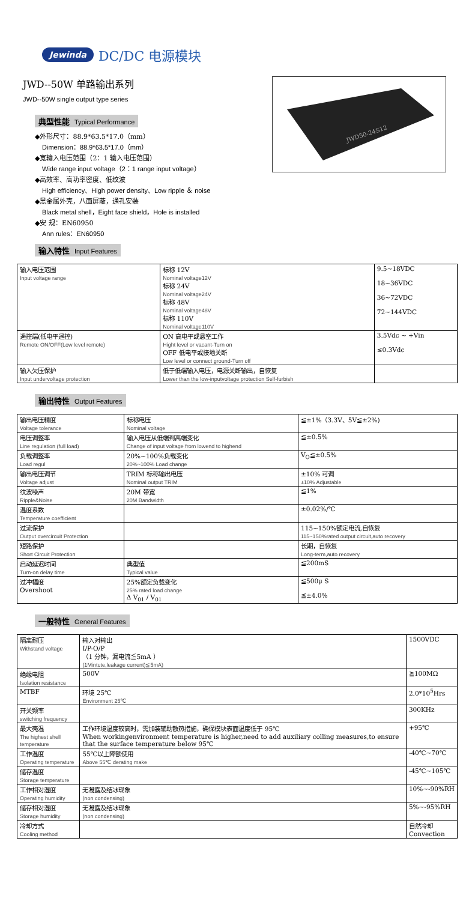Jewinda DC/DC 电源模块
JWD--50W 单路输出系列
JWD--50W single output type series
典型性能 Typical Performance
◆外形尺寸：88.9*63.5*17.0（mm）
Dimension：88.9*63.5*17.0（mm）
◆宽输入电压范围（2：1 输入电压范围）
Wide range input voltage（2：1 range input voltage）
◆高效率、高功率密度、低纹波
High efficiency、High power density、Low ripple ＆ noise
◆黑金属外壳，八面屏蔽，通孔安装
Black metal shell，Eight face shield，Hole is installed
◆安 规：EN60950
Ann rules：EN60950
JWD50-24S12
输入特性 Input Features
| 输入电压范围 Input voltage range | 标称 12V Nominal voltage12V 标称 24V Nominal voltage24V 标称 48V Nominal voltage48V 标称 110V Nominal voltage110V | 9.5~18VDC 18~36VDC 36~72VDC 72~144VDC |
| 遥控端(低电平遥控) Remote ON/OFF(Low level remote) | ON 高电平或悬空工作 Hight level or vacant-Turn on OFF 低电平或接地关断 Low level or connect ground-Turn off | 3.5Vdc ~ +Vin ≤0.3Vdc |
| 输入欠压保护 Input undervoltage protection | 低于低端输入电压，电源关断输出，自恢复 Lower than the low-inputvoltage protection Self-furbish | |
输出特性 Output Features
| 输出电压精度 Voltage tolerance | 标称电压 Nominal voltage | ≦±1%（3.3V、5V≦±2%) |
| 电压调整率 Line regulation (full load) | 输入电压从低端到高端变化 Change of input voltage from lowend to highend | ≦±0.5% |
| 负载调整率 Load regul | 20%~100%负载变化 20%~100% Load change | V<sub>O</sub>≦±0.5% |
| 输出电压调节 Voltage adjust | TRIM 标称输出电压 Nominal output TRIM | ±10% 可调 ±10% Adjustable |
| 纹波噪声 Ripple&Noise | 20M 带宽 20M Bandwidth | ≦1% |
| 温度系数 Temperature coefficient | | ±0.02%/℃ |
| 过流保护 Output overcircuit Protection | | 115~150%额定电流,自恢复 115~150%rated output circuit,auto recovery |
| 短路保护 Short Circuit Protection | | 长期，自恢复 Long-term,auto recovery |
| 启动延迟时间 Turn-on delay time | 典型值 Typical value | ≦200mS |
| 过冲幅度 Overshoot | 25%额定负载变化 25% rated load change Δ V<sub>01</sub> / V<sub>01</sub> | ≦500μ S ≦±4.0% |
一般特性 General Features
| 隔离耐压 Withstand voltage | 输入对输出 I/P-O/P （1 分钟，漏电流≦5mA ） (1Mintute,leakage current)≦5mA) | 1500VDC |
| 绝缘电阻 Isolation resistance | 500V | ≧100MΩ |
| MTBF | 环境 25℃ Environment 25℃ | 2.0*10<sup>5</sup>Hrs |
| 开关频率 switching frequency | | 300KHz |
| 最大壳温 The highest shell temperature | 工作环境温度较高时，需加装辅助散热措施，确保模块表面温度低于 95℃ When workingenvironment temperature is higher,need to add auxiliary colling measures,to ensure that the surface temperature below 95℃ | +95℃ |
| 工作温度 Operating temperature | 55℃以上降额使用 Above 55℃ derating make | -40℃~70℃ |
| 储存温度 Storage temperature | | -45℃~105℃ |
| 工作相对湿度 Operating humidity | 无凝露及结冰现象 (non condensing) | 10%~-90%RH |
| 储存相对湿度 Storage humidity | 无凝露及结冰现象 (non condensing) | 5%~-95%RH |
| 冷却方式 Cooling method | | 自然冷却 Convection |